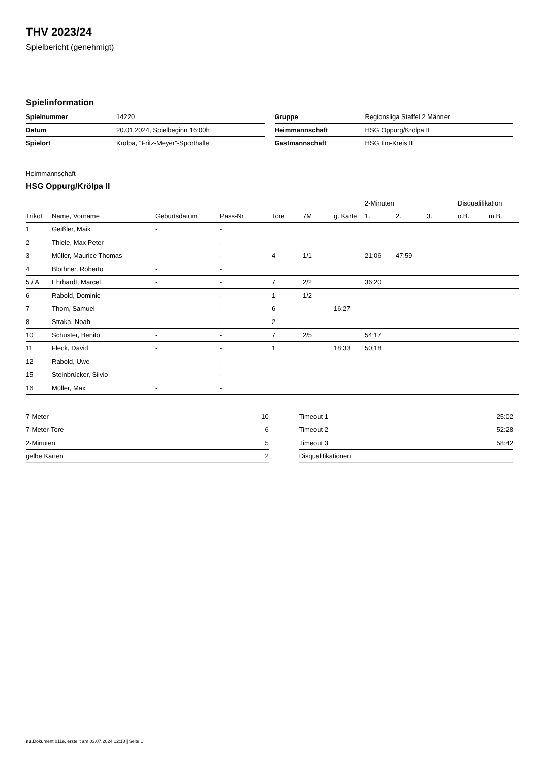THV 2023/24
Spielbericht (genehmigt)
Spielinformation
| Spielnummer | 14220 |
| Datum | 20.01.2024, Spielbeginn 16:00h |
| Spielort | Krölpa, "Fritz-Meyer"-Sporthalle |
| Gruppe | Regionsliga Staffel 2 Männer |
| Heimmannschaft | HSG Oppurg/Krölpa II |
| Gastmannschaft | HSG Ilm-Kreis II |
Heimmannschaft
HSG Oppurg/Krölpa II
| | | | | | | | 2-Minuten | | | Disqualifikation | |
| --- | --- | --- | --- | --- | --- | --- | --- | --- | --- | --- | --- |
| Trikot | Name, Vorname | Geburtsdatum | Pass-Nr | Tore | 7M | g. Karte | 1. | 2. | 3. | o.B. | m.B. |
| 1 | Geißler, Maik | - | - | | | | | | | | |
| 2 | Thiele, Max Peter | - | - | | | | | | | | |
| 3 | Müller, Maurice Thomas | - | - | 4 | 1/1 | | 21:06 | 47:59 | | | |
| 4 | Blöthner, Roberto | - | - | | | | | | | | |
| 5 / A | Ehrhardt, Marcel | - | - | 7 | 2/2 | | 36:20 | | | | |
| 6 | Rabold, Dominic | - | - | 1 | 1/2 | | | | | | |
| 7 | Thom, Samuel | - | - | 6 | | 16:27 | | | | | |
| 8 | Straka, Noah | - | - | 2 | | | | | | | |
| 10 | Schuster, Benito | - | - | 7 | 2/5 | | 54:17 | | | | |
| 11 | Fleck, David | - | - | 1 | | 18:33 | 50:18 | | | | |
| 12 | Rabold, Uwe | - | - | | | | | | | | |
| 15 | Steinbrücker, Silvio | - | - | | | | | | | | |
| 16 | Müller, Max | - | - | | | | | | | | |
| 7-Meter | 10 |
| 7-Meter-Tore | 6 |
| 2-Minuten | 5 |
| gelbe Karten | 2 |
| Timeout 1 | 25:02 |
| Timeout 2 | 52:28 |
| Timeout 3 | 58:42 |
| Disqualifikationen | |
nu.Dokument 011e, erstellt am 03.07.2024 12:18 | Seite 1